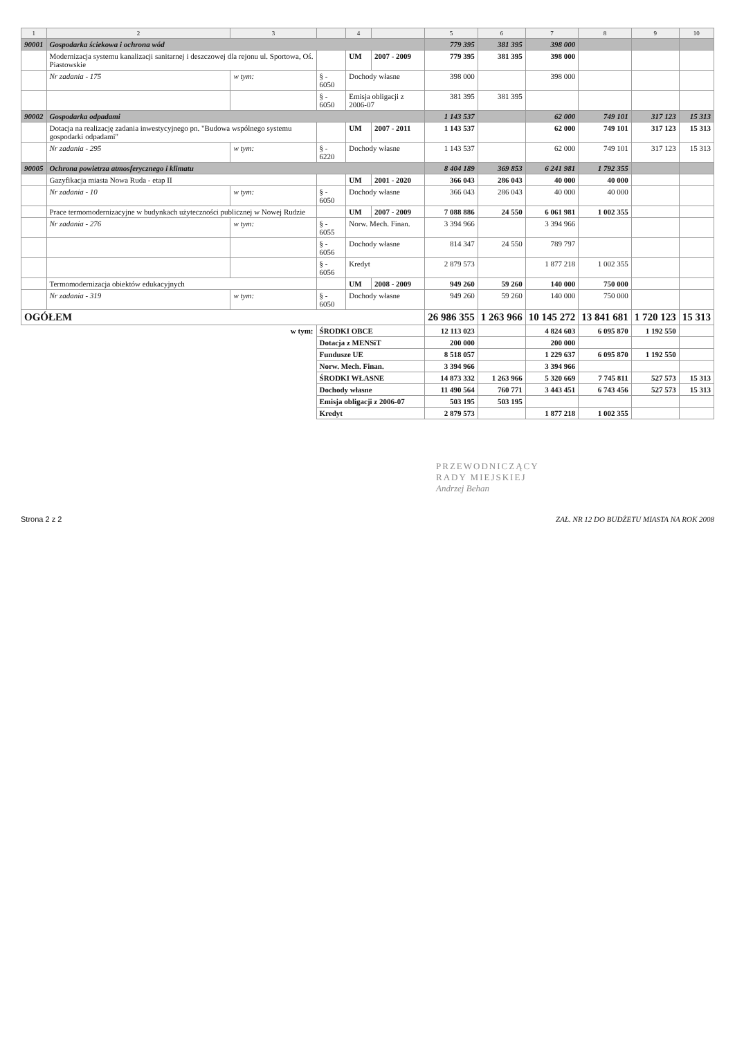| 1 | 2 | 3 | | 4 | | 5 | 6 | 7 | 8 | 9 | 10 |
| --- | --- | --- | --- | --- | --- | --- | --- | --- | --- | --- | --- |
| 90001 | Gospodarka ściekowa i ochrona wód | | | | | 779 395 | 381 395 | 398 000 | | | |
| | Modernizacja systemu kanalizacji sanitarnej i deszczowej dla rejonu ul. Sportowa, Oś. Piastowskie | | | UM | 2007 - 2009 | 779 395 | 381 395 | 398 000 | | | |
| | Nr zadania - 175 | w tym: | § - 6050 | Dochody własne | | 398 000 | | 398 000 | | | |
| | | | § - 6050 | Emisja obligacji z 2006-07 | | 381 395 | 381 395 | | | | |
| 90002 | Gospodarka odpadami | | | | | 1 143 537 | | 62 000 | 749 101 | 317 123 | 15 313 |
| | Dotacja na realizację zadania inwestycyjnego pn. "Budowa wspólnego systemu gospodarki odpadami" | | | UM | 2007 - 2011 | 1 143 537 | | 62 000 | 749 101 | 317 123 | 15 313 |
| | Nr zadania - 295 | w tym: | § - 6220 | Dochody własne | | 1 143 537 | | 62 000 | 749 101 | 317 123 | 15 313 |
| 90005 | Ochrona powietrza atmosferycznego i klimatu | | | | | 8 404 189 | 369 853 | 6 241 981 | 1 792 355 | | |
| | Gazyfikacja miasta Nowa Ruda - etap II | | | UM | 2001 - 2020 | 366 043 | 286 043 | 40 000 | 40 000 | | |
| | Nr zadania - 10 | w tym: | § - 6050 | Dochody własne | | 366 043 | 286 043 | 40 000 | 40 000 | | |
| | Prace termomodernizacyjne w budynkach użyteczności publicznej w Nowej Rudzie | | | UM | 2007 - 2009 | 7 088 886 | 24 550 | 6 061 981 | 1 002 355 | | |
| | Nr zadania - 276 | w tym: | § - 6055 | Norw. Mech. Finan. | | 3 394 966 | | 3 394 966 | | | |
| | | | § - 6056 | Dochody własne | | 814 347 | 24 550 | 789 797 | | | |
| | | | § - 6056 | Kredyt | | 2 879 573 | | 1 877 218 | 1 002 355 | | |
| | Termomodernizacja obiektów edukacyjnych | | | UM | 2008 - 2009 | 949 260 | 59 260 | 140 000 | 750 000 | | |
| | Nr zadania - 319 | w tym: | § - 6050 | Dochody własne | | 949 260 | 59 260 | 140 000 | 750 000 | | |
| OGÓŁEM | | | | | | 26 986 355 | 1 263 966 | 10 145 272 | 13 841 681 | 1 720 123 | 15 313 |
| w tym: | | | ŚRODKI OBCE | | | 12 113 023 | | 4 824 603 | 6 095 870 | 1 192 550 | |
| | | | Dotacja z MENSiT | | | 200 000 | | 200 000 | | | |
| | | | Fundusze UE | | | 8 518 057 | | 1 229 637 | 6 095 870 | 1 192 550 | |
| | | | Norw. Mech. Finan. | | | 3 394 966 | | 3 394 966 | | | |
| | | | ŚRODKI WŁASNE | | | 14 873 332 | 1 263 966 | 5 320 669 | 7 745 811 | 527 573 | 15 313 |
| | | | Dochody własne | | | 11 490 564 | 760 771 | 3 443 451 | 6 743 456 | 527 573 | 15 313 |
| | | | Emisja obligacji z 2006-07 | | | 503 195 | 503 195 | | | | |
| | | | Kredyt | | | 2 879 573 | | 1 877 218 | 1 002 355 | | |
PRZEWODNICZĄCY
RADY MIEJSKIEJ
Andrzej Behan
Strona 2 z 2 ZAŁ. NR 12 DO BUDŻETU MIASTA NA ROK 2008